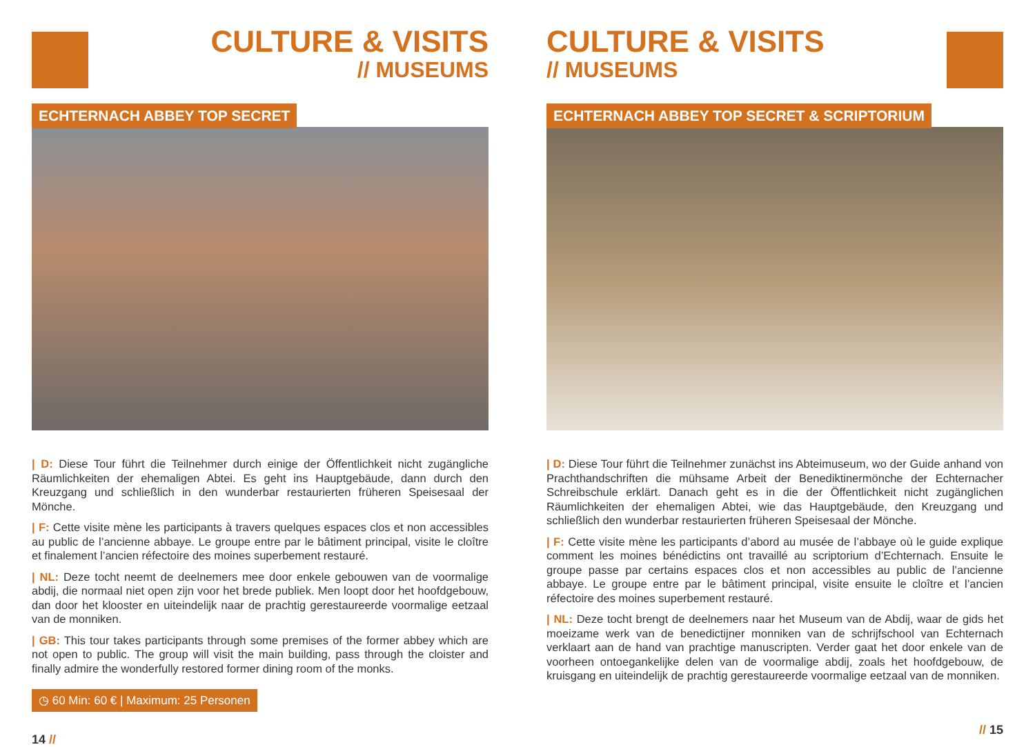CULTURE & VISITS
// MUSEUMS
ECHTERNACH ABBEY TOP SECRET
| D: Diese Tour führt die Teilnehmer durch einige der Öffentlichkeit nicht zugängliche Räumlichkeiten der ehemaligen Abtei. Es geht ins Hauptgebäude, dann durch den Kreuzgang und schließlich in den wunderbar restaurierten früheren Speisesaal der Mönche.
| F: Cette visite mène les participants à travers quelques espaces clos et non accessibles au public de l’ancienne abbaye. Le groupe entre par le bâtiment principal, visite le cloître et finalement l’ancien réfectoire des moines superbement restauré.
| NL: Deze tocht neemt de deelnemers mee door enkele gebouwen van de voormalige abdij, die normaal niet open zijn voor het brede publiek. Men loopt door het hoofdgebouw, dan door het klooster en uiteindelijk naar de prachtig gerestaureerde voormalige eetzaal van de monniken.
| GB: This tour takes participants through some premises of the former abbey which are not open to public. The group will visit the main building, pass through the cloister and finally admire the wonderfully restored former dining room of the monks.
◷ 60 Min: 60 € | Maximum: 25 Personen
14 //
CULTURE & VISITS
// MUSEUMS
ECHTERNACH ABBEY TOP SECRET & SCRIPTORIUM
| D: Diese Tour führt die Teilnehmer zunächst ins Abteimuseum, wo der Guide anhand von Prachthandschriften die mühsame Arbeit der Benediktinermönche der Echternacher Schreibschule erklärt. Danach geht es in die der Öffentlichkeit nicht zugänglichen Räumlichkeiten der ehemaligen Abtei, wie das Hauptgebäude, den Kreuzgang und schließlich den wunderbar restaurierten früheren Speisesaal der Mönche.
| F: Cette visite mène les participants d’abord au musée de l’abbaye où le guide explique comment les moines bénédictins ont travaillé au scriptorium d’Echternach. Ensuite le groupe passe par certains espaces clos et non accessibles au public de l’ancienne abbaye. Le groupe entre par le bâtiment principal, visite ensuite le cloître et l’ancien réfectoire des moines superbement restauré.
| NL: Deze tocht brengt de deelnemers naar het Museum van de Abdij, waar de gids het moeizame werk van de benedictijner monniken van de schrijfschool van Echternach verklaart aan de hand van prachtige manuscripten. Verder gaat het door enkele van de voorheen ontoegankelijke delen van de voormalige abdij, zoals het hoofdgebouw, de kruisgang en uiteindelijk de prachtig gerestaureerde voormalige eetzaal van de monniken.
// 15